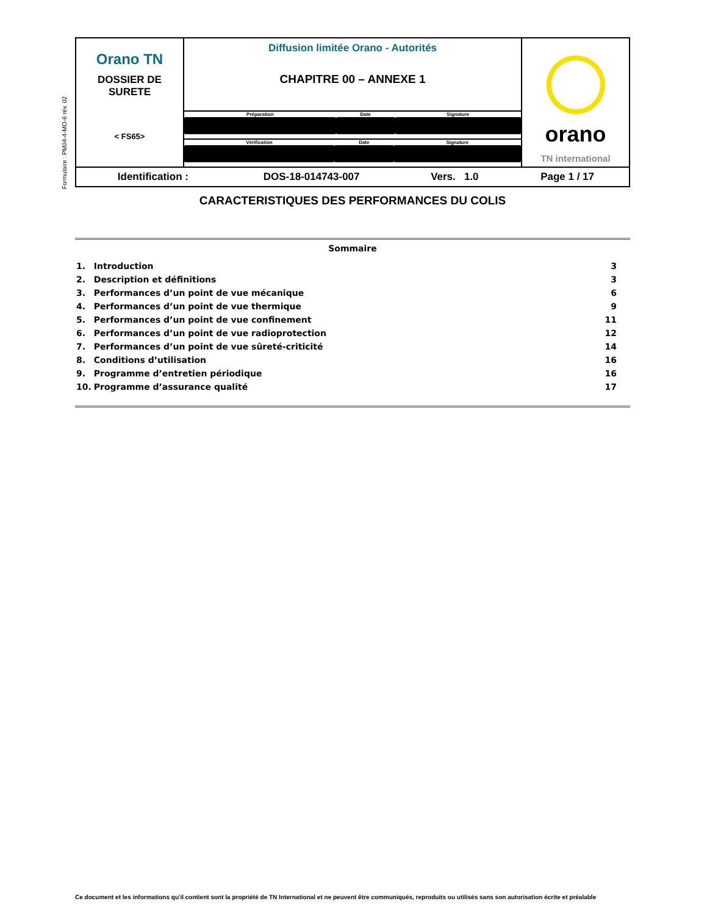Formulaire : PM04-4-MO-6 rév. 02
| Orano TN DOSSIER DE SURETE < FS65> | Diffusion limitée Orano - Autorités CHAPITRE 00 – ANNEXE 1 | orano TN international |
| | / Préparation / Date / Signature / | |
| | / Vérification / Date / Signature / | |
| Identification : DOS-18-014743-007 Vers. 1.0 Page 1 / 17 | | |
CARACTERISTIQUES DES PERFORMANCES DU COLIS
Sommaire
| 1. | Introduction | 3 |
| 2. | Description et définitions | 3 |
| 3. | Performances d’un point de vue mécanique | 6 |
| 4. | Performances d’un point de vue thermique | 9 |
| 5. | Performances d’un point de vue confinement | 11 |
| 6. | Performances d’un point de vue radioprotection | 12 |
| 7. | Performances d’un point de vue sûreté-criticité | 14 |
| 8. | Conditions d’utilisation | 16 |
| 9. | Programme d’entretien périodique | 16 |
| 10. | Programme d’assurance qualité | 17 |
Ce document et les informations qu'il contient sont la propriété de TN International et ne peuvent être communiqués, reproduits ou utilisés sans son autorisation écrite et préalable